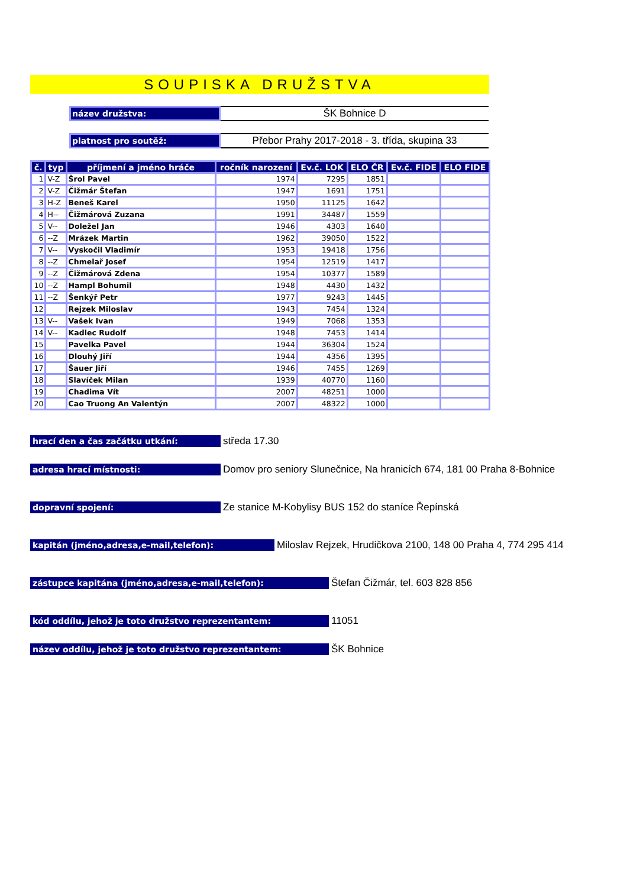SOUPISKA DRUŽSTVA
název družstva:
ŠK Bohnice D
platnost pro soutěž:
Přebor Prahy 2017-2018 - 3. třída, skupina 33
| č. | typ | příjmení a jméno hráče | ročník narození | Ev.č. LOK | ELO ČR | Ev.č. FIDE | ELO FIDE |
| --- | --- | --- | --- | --- | --- | --- | --- |
| 1 | V-Z | Šrol Pavel | 1974 | 7295 | 1851 | | |
| 2 | V-Z | Čižmár Štefan | 1947 | 1691 | 1751 | | |
| 3 | H-Z | Beneš Karel | 1950 | 11125 | 1642 | | |
| 4 | H-- | Čižmárová Zuzana | 1991 | 34487 | 1559 | | |
| 5 | V-- | Doležel Jan | 1946 | 4303 | 1640 | | |
| 6 | --Z | Mrázek Martin | 1962 | 39050 | 1522 | | |
| 7 | V-- | Vyskočil Vladimír | 1953 | 19418 | 1756 | | |
| 8 | --Z | Chmelař Josef | 1954 | 12519 | 1417 | | |
| 9 | --Z | Čižmárová Zdena | 1954 | 10377 | 1589 | | |
| 10 | --Z | Hampl Bohumil | 1948 | 4430 | 1432 | | |
| 11 | --Z | Šenkýř Petr | 1977 | 9243 | 1445 | | |
| 12 | | Rejzek Miloslav | 1943 | 7454 | 1324 | | |
| 13 | V-- | Vašek Ivan | 1949 | 7068 | 1353 | | |
| 14 | V-- | Kadlec Rudolf | 1948 | 7453 | 1414 | | |
| 15 | | Pavelka Pavel | 1944 | 36304 | 1524 | | |
| 16 | | Dlouhý Jiří | 1944 | 4356 | 1395 | | |
| 17 | | Šauer Jiří | 1946 | 7455 | 1269 | | |
| 18 | | Slavíček Milan | 1939 | 40770 | 1160 | | |
| 19 | | Chadima Vít | 2007 | 48251 | 1000 | | |
| 20 | | Cao Truong An Valentýn | 2007 | 48322 | 1000 | | |
hrací den a čas začátku utkání:
středa 17.30
adresa hrací místnosti:
Domov pro seniory Slunečnice, Na hranicích 674, 181 00 Praha 8-Bohnice
dopravní spojení:
Ze stanice M-Kobylisy BUS 152 do staníce Řepínská
kapitán (jméno,adresa,e-mail,telefon):
Miloslav Rejzek, Hrudičkova 2100, 148 00 Praha 4, 774 295 414
zástupce kapitána (jméno,adresa,e-mail,telefon):
Štefan Čižmár, tel. 603 828 856
kód oddílu, jehož je toto družstvo reprezentantem:
11051
název oddílu, jehož je toto družstvo reprezentantem:
ŠK Bohnice